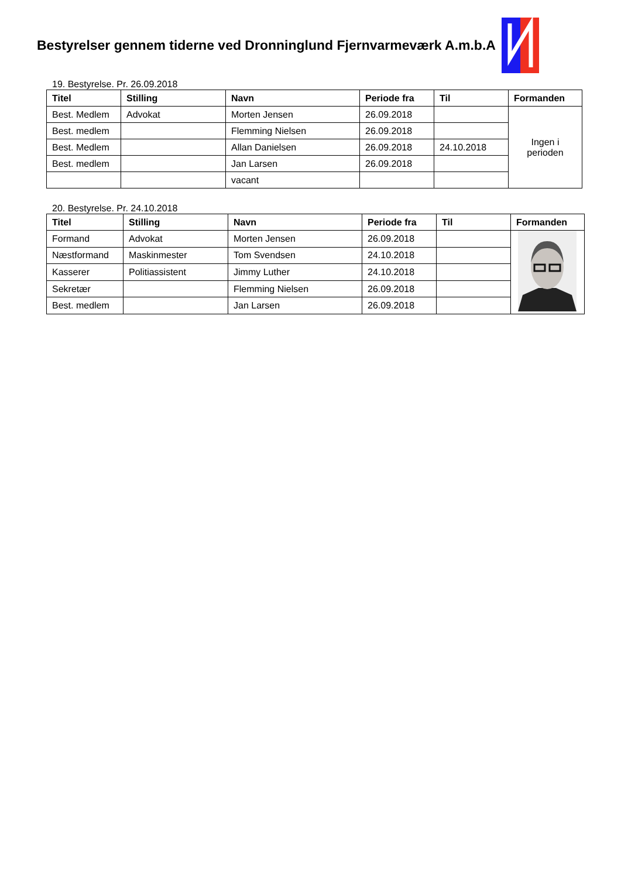Bestyrelser gennem tiderne ved Dronninglund Fjernvarmeværk A.m.b.A
19. Bestyrelse. Pr. 26.09.2018
| Titel | Stilling | Navn | Periode fra | Til | Formanden |
| --- | --- | --- | --- | --- | --- |
| Best. Medlem | Advokat | Morten Jensen | 26.09.2018 | | Ingen i perioden |
| Best. medlem | | Flemming Nielsen | 26.09.2018 | | |
| Best. Medlem | | Allan Danielsen | 26.09.2018 | 24.10.2018 | |
| Best. medlem | | Jan Larsen | 26.09.2018 | | |
| | | vacant | | | |
20. Bestyrelse. Pr. 24.10.2018
| Titel | Stilling | Navn | Periode fra | Til | Formanden |
| --- | --- | --- | --- | --- | --- |
| Formand | Advokat | Morten Jensen | 26.09.2018 | | |
| Næstformand | Maskinmester | Tom Svendsen | 24.10.2018 | | |
| Kasserer | Politiassistent | Jimmy Luther | 24.10.2018 | | |
| Sekretær | | Flemming Nielsen | 26.09.2018 | | |
| Best. medlem | | Jan Larsen | 26.09.2018 | | |